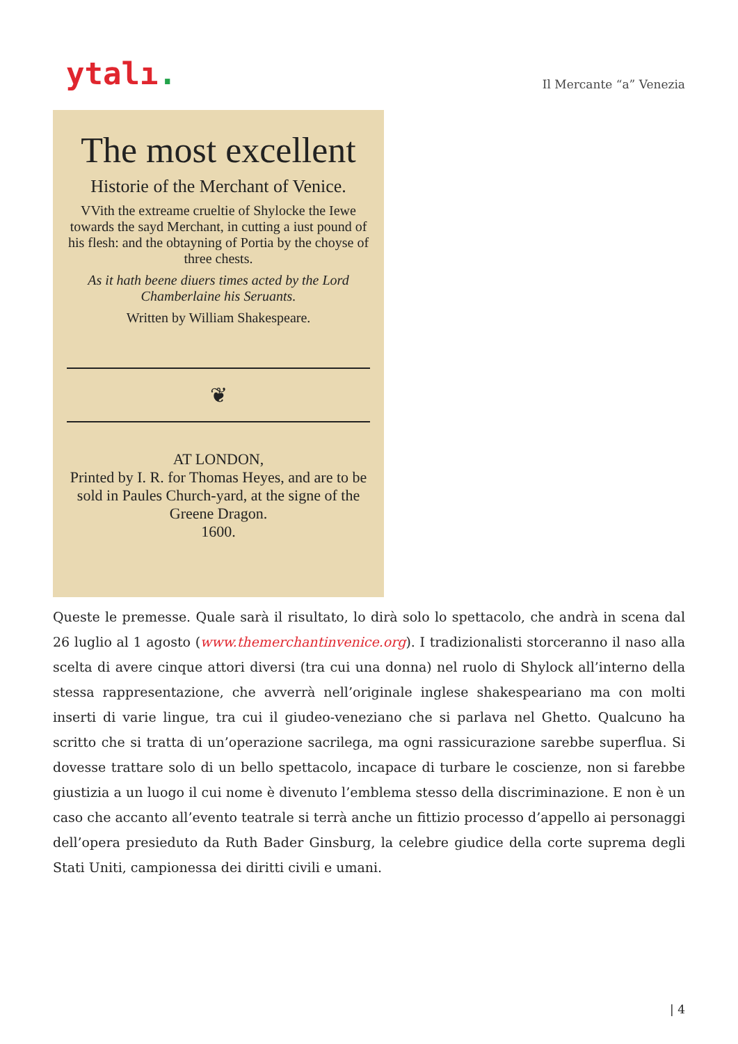ytalı.
Il Mercante “a” Venezia
The most excellent
Historie of the Merchant of Venice.
VVith the extreame crueltie of Shylocke the Iewe towards the sayd Merchant, in cutting a iust pound of his flesh: and the obtayning of Portia by the choyse of three chests.
As it hath beene diuers times acted by the Lord Chamberlaine his Seruants.
Written by William Shakespeare.
❦
AT LONDON,
Printed by I. R. for Thomas Heyes, and are to be sold in Paules Church-yard, at the signe of the Greene Dragon.
1600.
Queste le premesse. Quale sarà il risultato, lo dirà solo lo spettacolo, che andrà in scena dal 26 luglio al 1 agosto (www.themerchantinvenice.org). I tradizionalisti storceranno il naso alla scelta di avere cinque attori diversi (tra cui una donna) nel ruolo di Shylock all’interno della stessa rappresentazione, che avverrà nell’originale inglese shakespeariano ma con molti inserti di varie lingue, tra cui il giudeo-veneziano che si parlava nel Ghetto. Qualcuno ha scritto che si tratta di un’operazione sacrilega, ma ogni rassicurazione sarebbe superflua. Si dovesse trattare solo di un bello spettacolo, incapace di turbare le coscienze, non si farebbe giustizia a un luogo il cui nome è divenuto l’emblema stesso della discriminazione. E non è un caso che accanto all’evento teatrale si terrà anche un fittizio processo d’appello ai personaggi dell’opera presieduto da Ruth Bader Ginsburg, la celebre giudice della corte suprema degli Stati Uniti, campionessa dei diritti civili e umani.
| 4